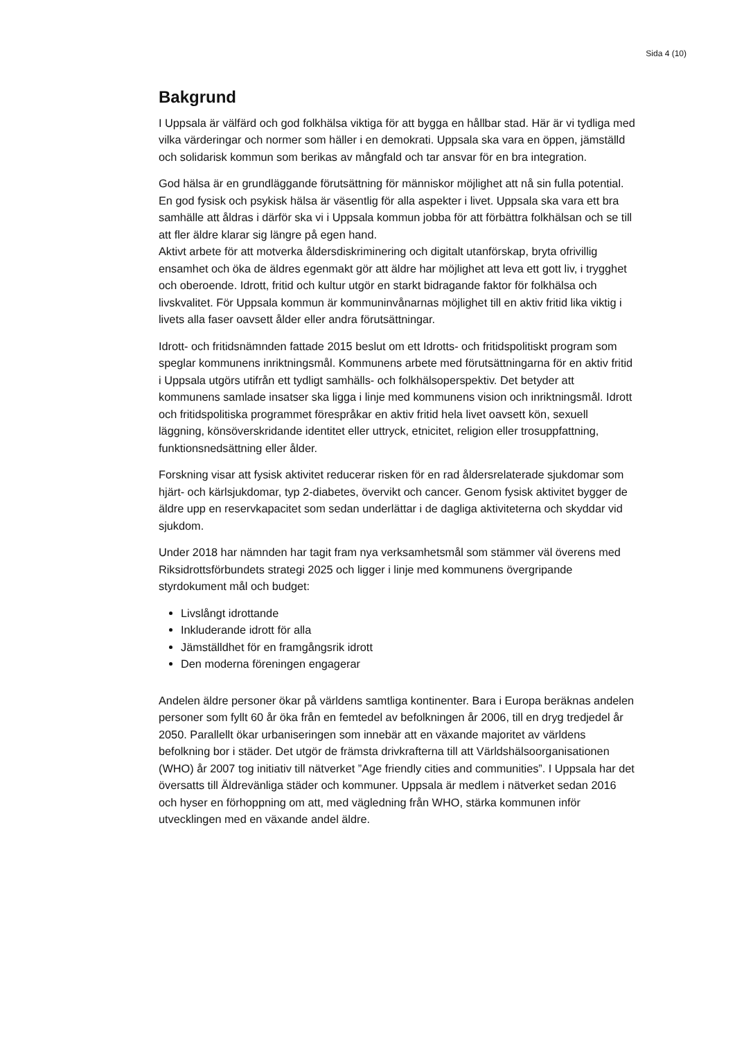Sida 4 (10)
Bakgrund
I Uppsala är välfärd och god folkhälsa viktiga för att bygga en hållbar stad. Här är vi tydliga med vilka värderingar och normer som häller i en demokrati. Uppsala ska vara en öppen, jämställd och solidarisk kommun som berikas av mångfald och tar ansvar för en bra integration.
God hälsa är en grundläggande förutsättning för människor möjlighet att nå sin fulla potential. En god fysisk och psykisk hälsa är väsentlig för alla aspekter i livet. Uppsala ska vara ett bra samhälle att åldras i därför ska vi i Uppsala kommun jobba för att förbättra folkhälsan och se till att fler äldre klarar sig längre på egen hand.
Aktivt arbete för att motverka åldersdiskriminering och digitalt utanförskap, bryta ofrivillig ensamhet och öka de äldres egenmakt gör att äldre har möjlighet att leva ett gott liv, i trygghet och oberoende. Idrott, fritid och kultur utgör en starkt bidragande faktor för folkhälsa och livskvalitet. För Uppsala kommun är kommuninvånarnas möjlighet till en aktiv fritid lika viktig i livets alla faser oavsett ålder eller andra förutsättningar.
Idrott- och fritidsnämnden fattade 2015 beslut om ett Idrotts- och fritidspolitiskt program som speglar kommunens inriktningsmål. Kommunens arbete med förutsättningarna för en aktiv fritid i Uppsala utgörs utifrån ett tydligt samhälls- och folkhälsoperspektiv. Det betyder att kommunens samlade insatser ska ligga i linje med kommunens vision och inriktningsmål. Idrott och fritidspolitiska programmet förespråkar en aktiv fritid hela livet oavsett kön, sexuell läggning, könsöverskridande identitet eller uttryck, etnicitet, religion eller trosuppfattning, funktionsnedsättning eller ålder.
Forskning visar att fysisk aktivitet reducerar risken för en rad åldersrelaterade sjukdomar som hjärt- och kärlsjukdomar, typ 2-diabetes, övervikt och cancer. Genom fysisk aktivitet bygger de äldre upp en reservkapacitet som sedan underlättar i de dagliga aktiviteterna och skyddar vid sjukdom.
Under 2018 har nämnden har tagit fram nya verksamhetsmål som stämmer väl överens med Riksidrottsförbundets strategi 2025 och ligger i linje med kommunens övergripande styrdokument mål och budget:
Livslångt idrottande
Inkluderande idrott för alla
Jämställdhet för en framgångsrik idrott
Den moderna föreningen engagerar
Andelen äldre personer ökar på världens samtliga kontinenter. Bara i Europa beräknas andelen personer som fyllt 60 år öka från en femtedel av befolkningen år 2006, till en dryg tredjedel år 2050. Parallellt ökar urbaniseringen som innebär att en växande majoritet av världens befolkning bor i städer. Det utgör de främsta drivkrafterna till att Världshälsoorganisationen (WHO) år 2007 tog initiativ till nätverket ”Age friendly cities and communities”. I Uppsala har det översatts till Äldrevänliga städer och kommuner. Uppsala är medlem i nätverket sedan 2016 och hyser en förhoppning om att, med vägledning från WHO, stärka kommunen inför utvecklingen med en växande andel äldre.